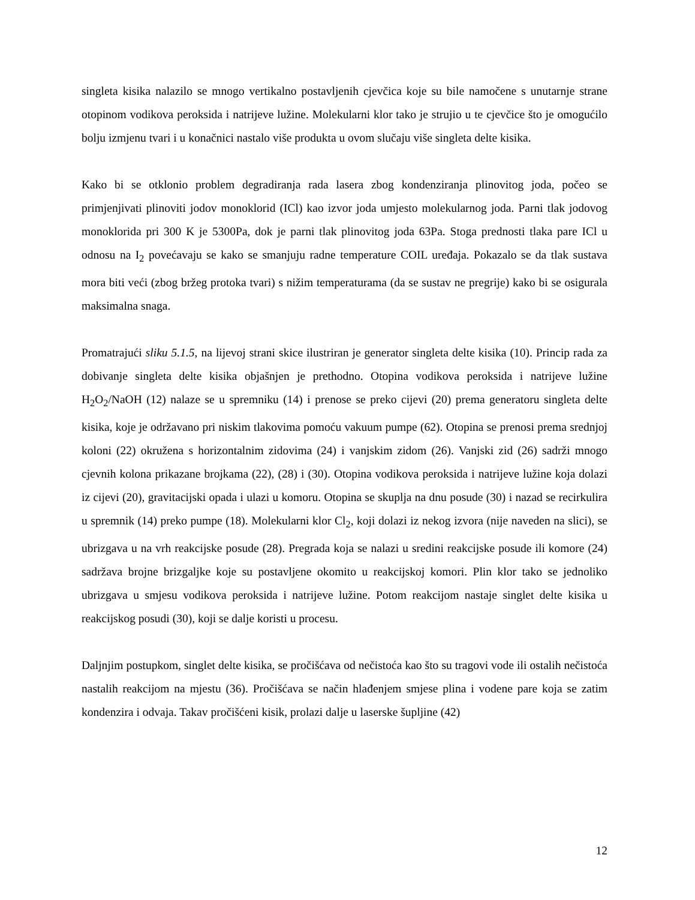singleta kisika nalazilo se mnogo vertikalno postavljenih cjevčica koje su bile namočene s unutarnje strane otopinom vodikova peroksida i natrijeve lužine. Molekularni klor tako je strujio u te cjevčice što je omogućilo bolju izmjenu tvari i u konačnici nastalo više produkta u ovom slučaju više singleta delte kisika.
Kako bi se otklonio problem degradiranja rada lasera zbog kondenziranja plinovitog joda, počeo se primjenjivati plinoviti jodov monoklorid (ICl) kao izvor joda umjesto molekularnog joda. Parni tlak jodovog monoklorida pri 300 K je 5300Pa, dok je parni tlak plinovitog joda 63Pa. Stoga prednosti tlaka pare ICl u odnosu na I<sub>2</sub> povećavaju se kako se smanjuju radne temperature COIL uređaja. Pokazalo se da tlak sustava mora biti veći (zbog bržeg protoka tvari) s nižim temperaturama (da se sustav ne pregrije) kako bi se osigurala maksimalna snaga.
Promatrajući sliku 5.1.5, na lijevoj strani skice ilustriran je generator singleta delte kisika (10). Princip rada za dobivanje singleta delte kisika objašnjen je prethodno. Otopina vodikova peroksida i natrijeve lužine H<sub>2</sub>O<sub>2</sub>/NaOH (12) nalaze se u spremniku (14) i prenose se preko cijevi (20) prema generatoru singleta delte kisika, koje je održavano pri niskim tlakovima pomoću vakuum pumpe (62). Otopina se prenosi prema srednjoj koloni (22) okružena s horizontalnim zidovima (24) i vanjskim zidom (26). Vanjski zid (26) sadrži mnogo cjevnih kolona prikazane brojkama (22), (28) i (30). Otopina vodikova peroksida i natrijeve lužine koja dolazi iz cijevi (20), gravitacijski opada i ulazi u komoru. Otopina se skuplja na dnu posude (30) i nazad se recirkulira u spremnik (14) preko pumpe (18). Molekularni klor Cl<sub>2</sub>, koji dolazi iz nekog izvora (nije naveden na slici), se ubrizgava u na vrh reakcijske posude (28). Pregrada koja se nalazi u sredini reakcijske posude ili komore (24) sadržava brojne brizgaljke koje su postavljene okomito u reakcijskoj komori. Plin klor tako se jednoliko ubrizgava u smjesu vodikova peroksida i natrijeve lužine. Potom reakcijom nastaje singlet delte kisika u reakcijskog posudi (30), koji se dalje koristi u procesu.
Daljnjim postupkom, singlet delte kisika, se pročišćava od nečistoća kao što su tragovi vode ili ostalih nečistoća nastalih reakcijom na mjestu (36). Pročišćava se način hlađenjem smjese plina i vodene pare koja se zatim kondenzira i odvaja. Takav pročišćeni kisik, prolazi dalje u laserske šupljine (42)
12